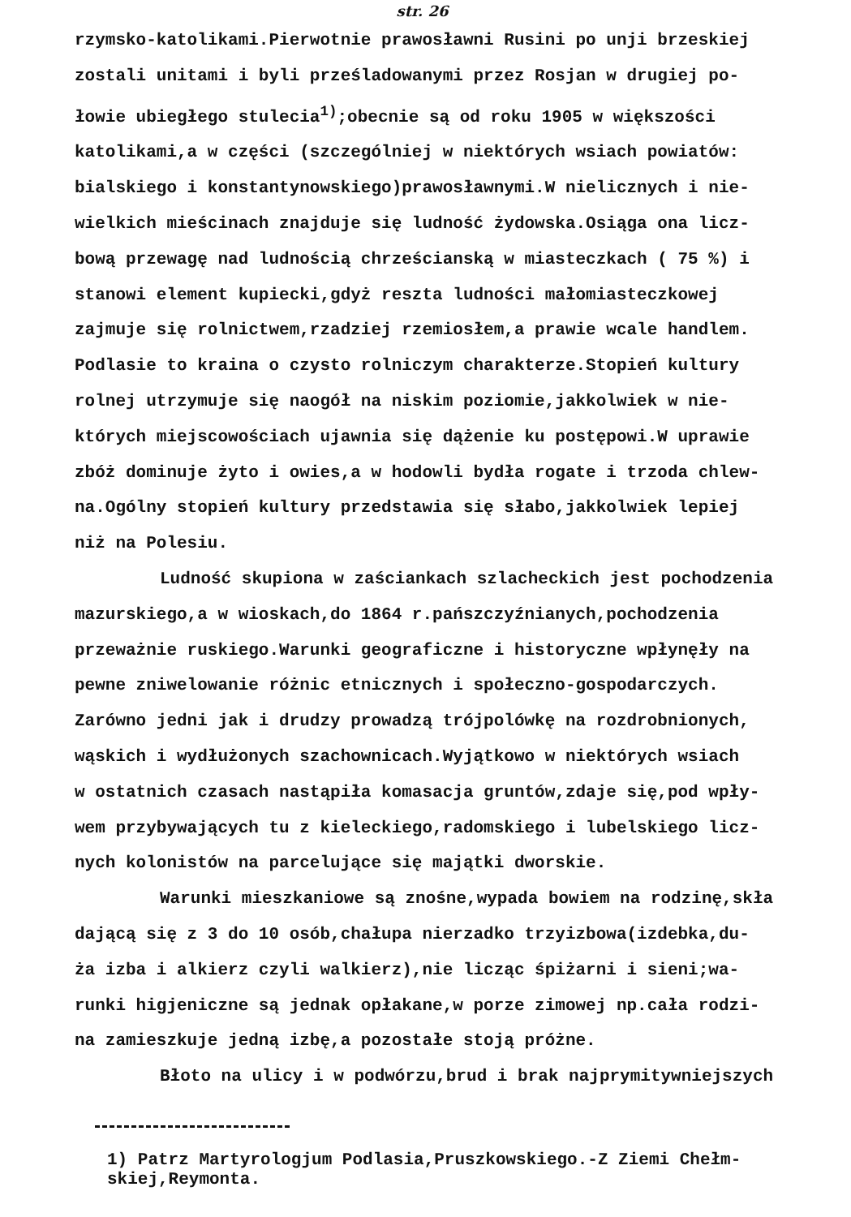str. 26
rzymsko-katolikami.Pierwotnie prawosławni Rusini po unji brzeskiej zostali unitami i byli prześladowanymi przez Rosjan w drugiej po- łowie ubiegłego stulecia<sup>1)</sup>;obecnie są od roku 1905 w większości katolikami,a w części (szczególniej w niektórych wsiach powiatów: bialskiego i konstantynowskiego)prawosławnymi.W nielicznych i nie- wielkich mieścinach znajduje się ludność żydowska.Osiąga ona licz- bową przewagę nad ludnością chrześcianską w miasteczkach ( 75 %) i stanowi element kupiecki,gdyż reszta ludności małomiasteczkowej zajmuje się rolnictwem,rzadziej rzemiosłem,a prawie wcale handlem. Podlasie to kraina o czysto rolniczym charakterze.Stopień kultury rolnej utrzymuje się naogół na niskim poziomie,jakkolwiek w nie- których miejscowościach ujawnia się dążenie ku postępowi.W uprawie zbóż dominuje żyto i owies,a w hodowli bydła rogate i trzoda chlew- na.Ogólny stopień kultury przedstawia się słabo,jakkolwiek lepiej niż na Polesiu.
Ludność skupiona w zaściankach szlacheckich jest pochodzenia
mazurskiego,a w wioskach,do 1864 r.pańszczyźnianych,pochodzenia przeważnie ruskiego.Warunki geograficzne i historyczne wpłynęły na pewne zniwelowanie różnic etnicznych i społeczno-gospodarczych. Zarówno jedni jak i drudzy prowadzą trójpolówkę na rozdrobnionych, wąskich i wydłużonych szachownicach.Wyjątkowo w niektórych wsiach w ostatnich czasach nastąpiła komasacja gruntów,zdaje się,pod wpły- wem przybywających tu z kieleckiego,radomskiego i lubelskiego licz- nych kolonistów na parcelujące się majątki dworskie.
Warunki mieszkaniowe są znośne,wypada bowiem na rodzinę,skła
dającą się z 3 do 10 osób,chałupa nierzadko trzyizbowa(izdebka,du- ża izba i alkierz czyli walkierz),nie licząc śpiżarni i sieni;wa- runki higjeniczne są jednak opłakane,w porze zimowej np.cała rodzi- na zamieszkuje jedną izbę,a pozostałe stoją próżne.
Błoto na ulicy i w podwórzu,brud i brak najprymitywniejszych
1) Patrz Martyrologjum Podlasia,Pruszkowskiego.-Z Ziemi Chełm- skiej,Reymonta.